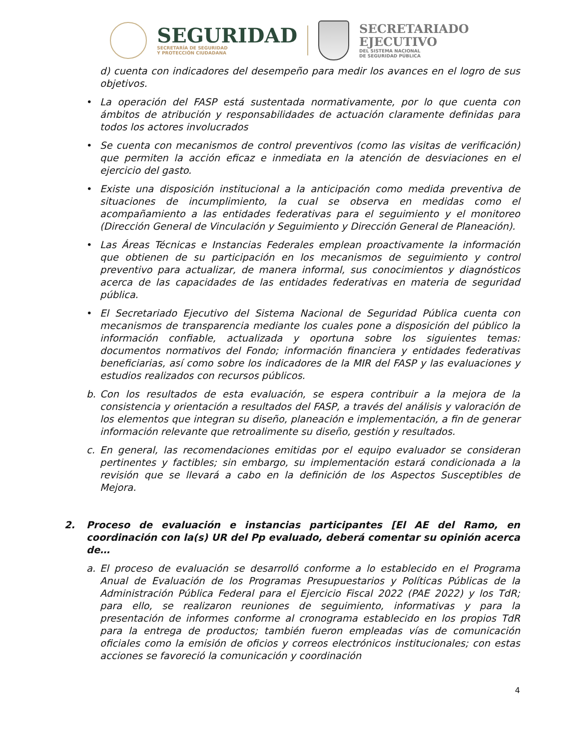SEGURIDAD
SECRETARÍA DE SEGURIDAD
Y PROTECCIÓN CIUDADANA
SECRETARIADO
EJECUTIVO
DEL SISTEMA NACIONAL
DE SEGURIDAD PÚBLICA
d) cuenta con indicadores del desempeño para medir los avances en el logro de sus objetivos.
• La operación del FASP está sustentada normativamente, por lo que cuenta con ámbitos de atribución y responsabilidades de actuación claramente definidas para todos los actores involucrados
• Se cuenta con mecanismos de control preventivos (como las visitas de verificación) que permiten la acción eficaz e inmediata en la atención de desviaciones en el ejercicio del gasto.
• Existe una disposición institucional a la anticipación como medida preventiva de situaciones de incumplimiento, la cual se observa en medidas como el acompañamiento a las entidades federativas para el seguimiento y el monitoreo (Dirección General de Vinculación y Seguimiento y Dirección General de Planeación).
• Las Áreas Técnicas e Instancias Federales emplean proactivamente la información que obtienen de su participación en los mecanismos de seguimiento y control preventivo para actualizar, de manera informal, sus conocimientos y diagnósticos acerca de las capacidades de las entidades federativas en materia de seguridad pública.
• El Secretariado Ejecutivo del Sistema Nacional de Seguridad Pública cuenta con mecanismos de transparencia mediante los cuales pone a disposición del público la información confiable, actualizada y oportuna sobre los siguientes temas: documentos normativos del Fondo; información financiera y entidades federativas beneficiarias, así como sobre los indicadores de la MIR del FASP y las evaluaciones y estudios realizados con recursos públicos.
b. Con los resultados de esta evaluación, se espera contribuir a la mejora de la consistencia y orientación a resultados del FASP, a través del análisis y valoración de los elementos que integran su diseño, planeación e implementación, a fin de generar información relevante que retroalimente su diseño, gestión y resultados.
c. En general, las recomendaciones emitidas por el equipo evaluador se consideran pertinentes y factibles; sin embargo, su implementación estará condicionada a la revisión que se llevará a cabo en la definición de los Aspectos Susceptibles de Mejora.
2. Proceso de evaluación e instancias participantes [El AE del Ramo, en coordinación con la(s) UR del Pp evaluado, deberá comentar su opinión acerca de…
a. El proceso de evaluación se desarrolló conforme a lo establecido en el Programa Anual de Evaluación de los Programas Presupuestarios y Políticas Públicas de la Administración Pública Federal para el Ejercicio Fiscal 2022 (PAE 2022) y los TdR; para ello, se realizaron reuniones de seguimiento, informativas y para la presentación de informes conforme al cronograma establecido en los propios TdR para la entrega de productos; también fueron empleadas vías de comunicación oficiales como la emisión de oficios y correos electrónicos institucionales; con estas acciones se favoreció la comunicación y coordinación
4